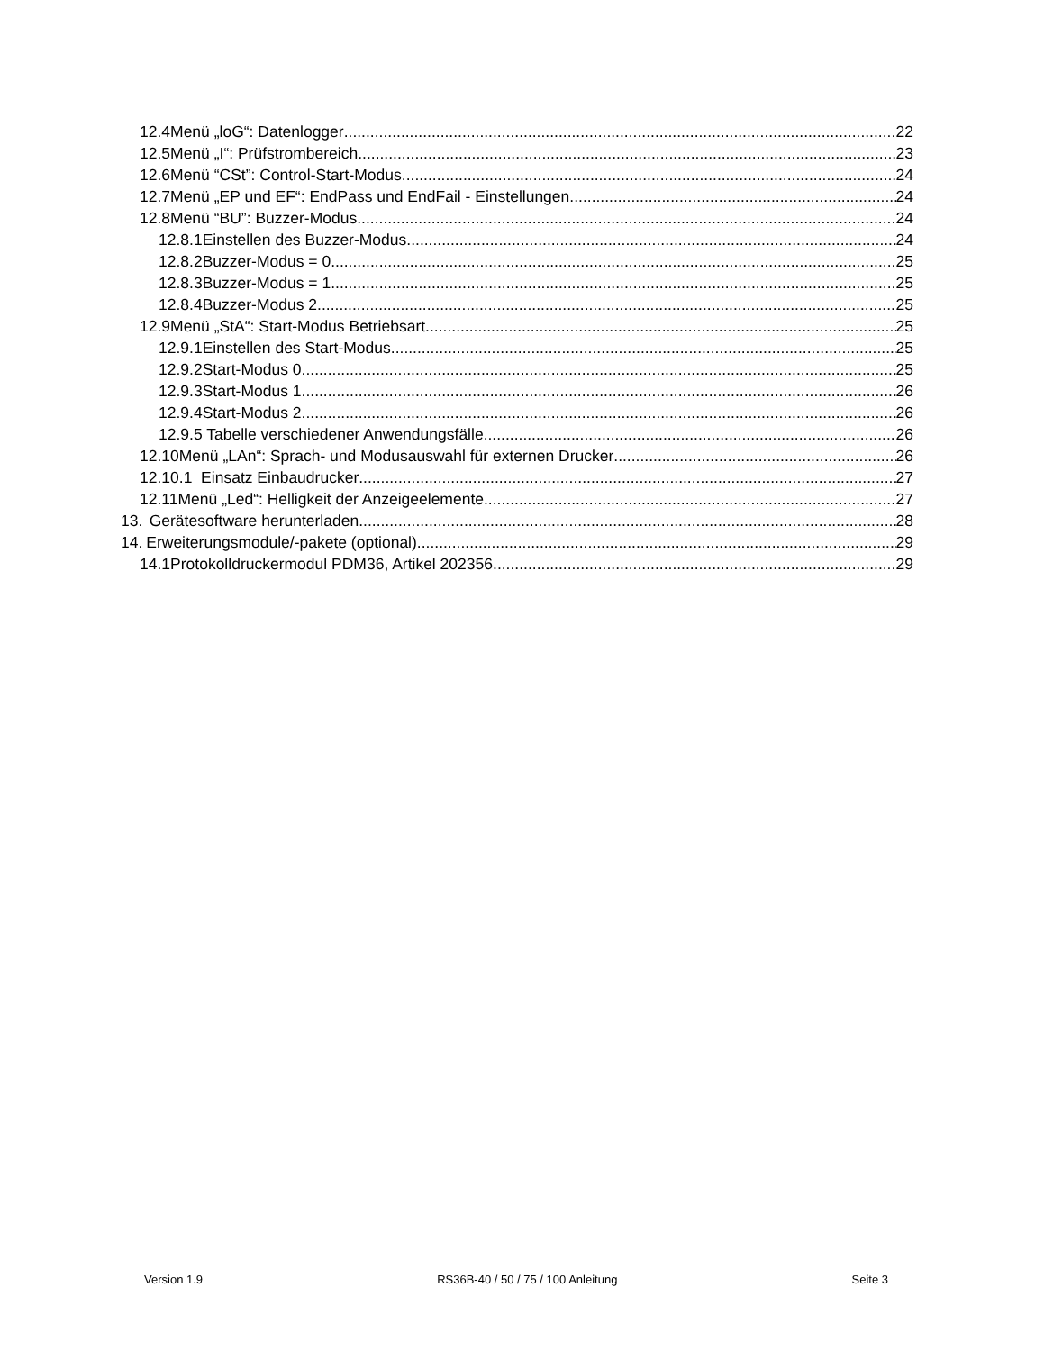12.4 Menü „loG“: Datenlogger 22
12.5 Menü „I“: Prüfstrombereich 23
12.6 Menü “CSt”: Control-Start-Modus 24
12.7 Menü „EP und EF“: EndPass und EndFail - Einstellungen 24
12.8 Menü “BU”: Buzzer-Modus 24
12.8.1 Einstellen des Buzzer-Modus 24
12.8.2 Buzzer-Modus = 0 25
12.8.3 Buzzer-Modus = 1 25
12.8.4 Buzzer-Modus 2 25
12.9 Menü „StA“: Start-Modus Betriebsart 25
12.9.1 Einstellen des Start-Modus 25
12.9.2 Start-Modus 0 25
12.9.3 Start-Modus 1 26
12.9.4 Start-Modus 2 26
12.9.5 Tabelle verschiedener Anwendungsfälle 26
12.10 Menü „LAn“: Sprach- und Modusauswahl für externen Drucker 26
12.10.1 Einsatz Einbaudrucker 27
12.11 Menü „Led“: Helligkeit der Anzeigeelemente 27
13. Gerätesoftware herunterladen 28
14. Erweiterungsmodule/-pakete (optional) 29
14.1 Protokolldruckermodul PDM36, Artikel 202356 29
Version 1.9 RS36B-40 / 50 / 75 / 100 Anleitung Seite 3